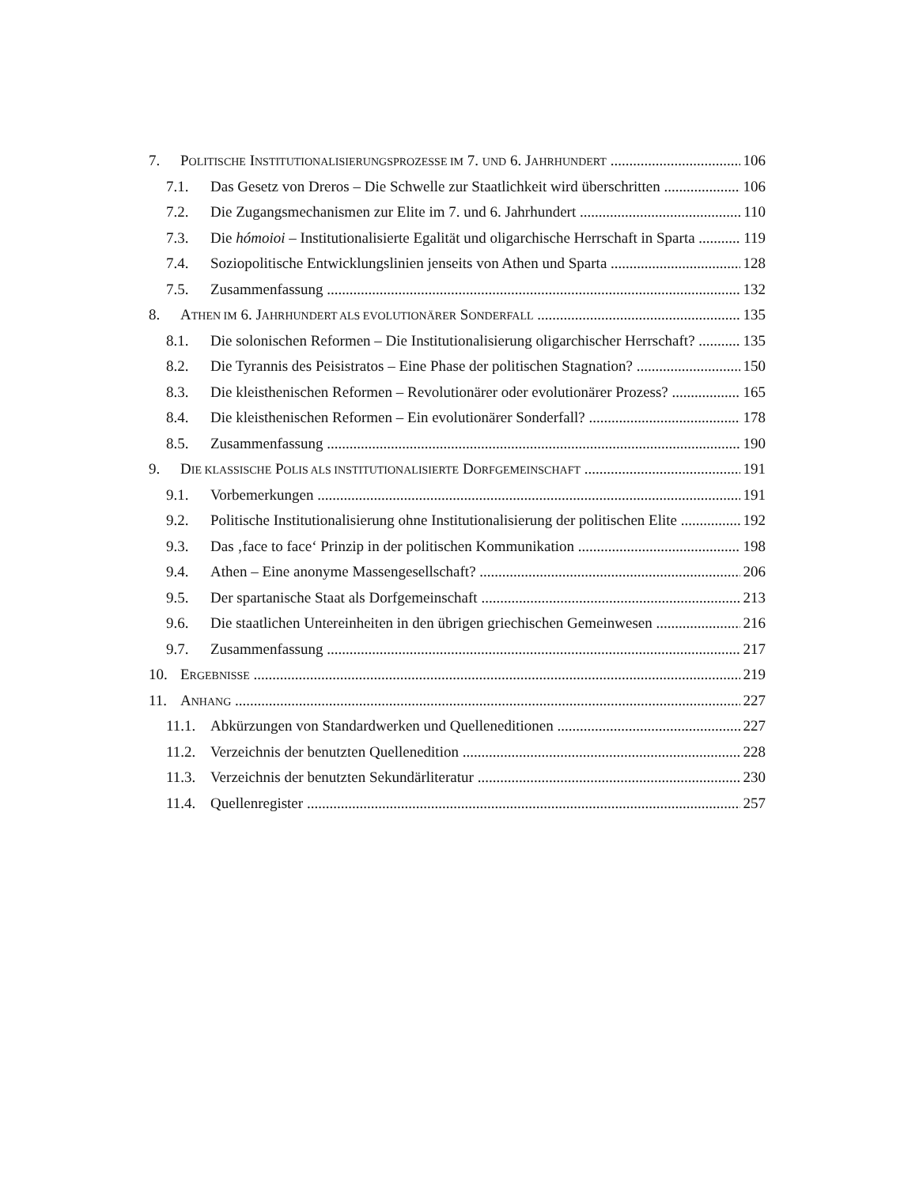7. POLITISCHE INSTITUTIONALISIERUNGSPROZESSE IM 7. UND 6. JAHRHUNDERT 106
7.1. Das Gesetz von Dreros – Die Schwelle zur Staatlichkeit wird überschritten 106
7.2. Die Zugangsmechanismen zur Elite im 7. und 6. Jahrhundert 110
7.3. Die hómoioi – Institutionalisierte Egalität und oligarchische Herrschaft in Sparta 119
7.4. Soziopolitische Entwicklungslinien jenseits von Athen und Sparta 128
7.5. Zusammenfassung 132
8. ATHEN IM 6. JAHRHUNDERT ALS EVOLUTIONÄRER SONDERFALL 135
8.1. Die solonischen Reformen – Die Institutionalisierung oligarchischer Herrschaft? 135
8.2. Die Tyrannis des Peisistratos – Eine Phase der politischen Stagnation? 150
8.3. Die kleisthenischen Reformen – Revolutionärer oder evolutionärer Prozess? 165
8.4. Die kleisthenischen Reformen – Ein evolutionärer Sonderfall? 178
8.5. Zusammenfassung 190
9. DIE KLASSISCHE POLIS ALS INSTITUTIONALISIERTE DORFGEMEINSCHAFT 191
9.1. Vorbemerkungen 191
9.2. Politische Institutionalisierung ohne Institutionalisierung der politischen Elite 192
9.3. Das ‚face to face‘ Prinzip in der politischen Kommunikation 198
9.4. Athen – Eine anonyme Massengesellschaft? 206
9.5. Der spartanische Staat als Dorfgemeinschaft 213
9.6. Die staatlichen Untereinheiten in den übrigen griechischen Gemeinwesen 216
9.7. Zusammenfassung 217
10. ERGEBNISSE 219
11. ANHANG 227
11.1. Abkürzungen von Standardwerken und Quelleneditionen 227
11.2. Verzeichnis der benutzten Quellenedition 228
11.3. Verzeichnis der benutzten Sekundärliteratur 230
11.4. Quellenregister 257